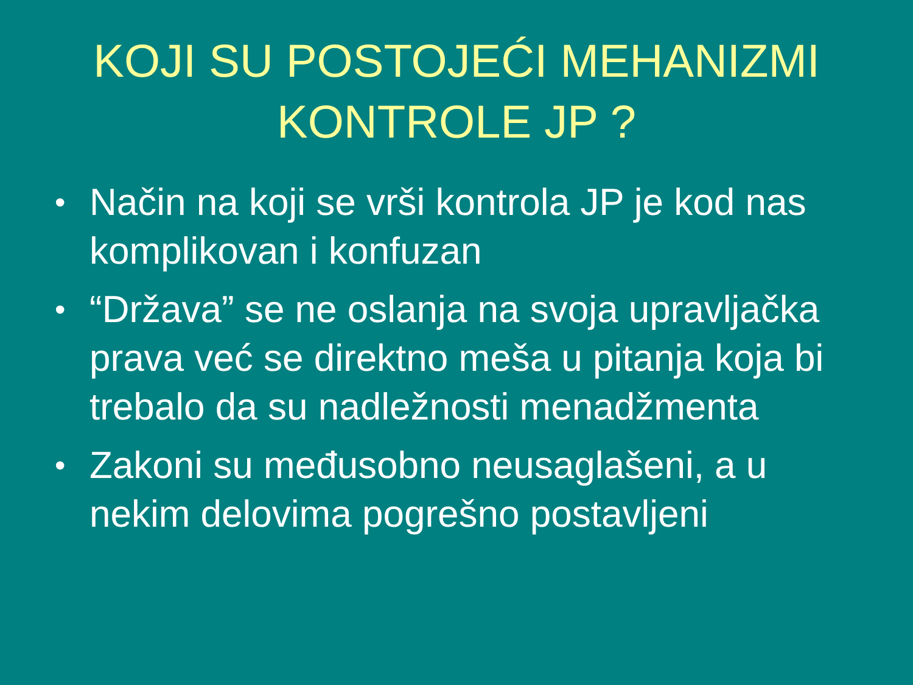KOJI SU POSTOJEĆI MEHANIZMI
KONTROLE JP ?
• Način na koji se vrši kontrola JP je kod nas komplikovan i konfuzan
• “Država” se ne oslanja na svoja upravljačka prava već se direktno meša u pitanja koja bi trebalo da su nadležnosti menadžmenta
• Zakoni su međusobno neusaglašeni, a u nekim delovima pogrešno postavljeni